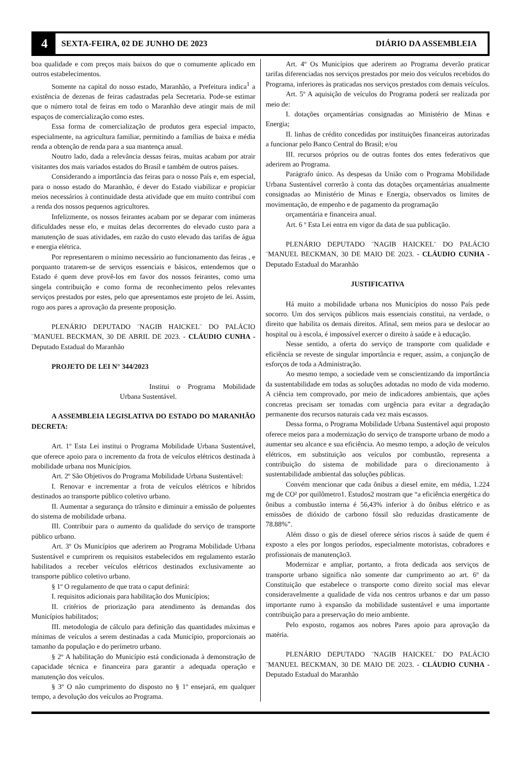4
SEXTA-FEIRA, 02 DE JUNHO DE 2023
DIÁRIO DA ASSEMBLEIA
boa qualidade e com preços mais baixos do que o comumente aplicado em outros estabelecimentos.
Somente na capital do nosso estado, Maranhão, a Prefeitura indica<sup>1</sup> a existência de dezenas de feiras cadastradas pela Secretaria. Pode-se estimar que o número total de feiras em todo o Maranhão deve atingir mais de mil espaços de comercialização como estes.
Essa forma de comercialização de produtos gera especial impacto, especialmente, na agricultura familiar, permitindo a famílias de baixa e média renda a obtenção de renda para a sua mantença anual.
Noutro lado, dada a relevância dessas feiras, muitas acabam por atrair visitantes dos mais variados estados do Brasil e também de outros paises.
Considerando a importância das feiras para o nosso País e, em especial, para o nosso estado do Maranhão, é dever do Estado viabilizar e propiciar meios necessários à continuidade desta atividade que em muito contribuí com a renda dos nossos pequenos agricultores.
Infelizmente, os nossos feirantes acabam por se deparar com inúmeras dificuldades nesse elo, e muitas delas decorrentes do elevado custo para a manutenção de suas atividades, em razão do custo elevado das tarifas de água e energia elétrica.
Por representarem o mínimo necessário ao funcionamento das feiras , e porquanto tratarem-se de serviços essenciais e básicos, entendemos que o Estado é quem deve provê-los em favor dos nossos feirantes, como uma singela contribuição e como forma de reconhecimento pelos relevantes serviços prestados por estes, pelo que apresentamos este projeto de lei. Assim, rogo aos pares a aprovação da presente proposição.
PLENÁRIO DEPUTADO ¨NAGIB HAICKEL¨ DO PALÁCIO ¨MANUEL BECKMAN, 30 DE ABRIL DE 2023. - CLÁUDIO CUNHA - Deputado Estadual do Maranhão
PROJETO DE LEI N° 344/2023
Institui o Programa Mobilidade Urbana Sustentável.
A ASSEMBLEIA LEGISLATIVA DO ESTADO DO MARANHÃO DECRETA:
Art. 1º Esta Lei institui o Programa Mobilidade Urbana Sustentável, que oferece apoio para o incremento da frota de veículos elétricos destinada à mobilidade urbana nos Municípios.
Art. 2º São Objetivos do Programa Mobilidade Urbana Sustentável:
I. Renovar e incrementar a frota de veículos elétricos e híbridos destinados ao transporte público coletivo urbano.
II. Aumentar a segurança do trânsito e diminuir a emissão de poluentes do sistema de mobilidade urbana.
III. Contribuir para o aumento da qualidade do serviço de transporte público urbano.
Art. 3º Os Municípios que aderirem ao Programa Mobilidade Urbana Sustentável e cumprirem os requisitos estabelecidos em regulamento estarão habilitados a receber veículos elétricos destinados exclusivamente ao transporte público coletivo urbano.
§ 1º O regulamento de que trata o caput definirá:
I. requisitos adicionais para habilitação dos Municípios;
II. critérios de priorização para atendimento às demandas dos Municípios habilitados;
III. metodologia de cálculo para definição das quantidades máximas e mínimas de veículos a serem destinadas a cada Município, proporcionais ao tamanho da população e do perímetro urbano.
§ 2º A habilitação do Município está condicionada à demonstração de capacidade técnica e financeira para garantir a adequada operação e manutenção dos veículos.
§ 3º O não cumprimento do disposto no § 1º ensejará, em qualquer tempo, a devolução dos veículos ao Programa.
Art. 4º Os Municípios que aderirem ao Programa deverão praticar tarifas diferenciadas nos serviços prestados por meio dos veículos recebidos do Programa, inferiores às praticadas nos serviços prestados com demais veículos.
Art. 5º A aquisição de veículos do Programa poderá ser realizada por meio de:
I. dotações orçamentárias consignadas ao Ministério de Minas e Energia;
II. linhas de crédito concedidas por instituições financeiras autorizadas a funcionar pelo Banco Central do Brasil; e/ou
III. recursos próprios ou de outras fontes dos entes federativos que aderirem ao Programa.
Parágrafo único. As despesas da União com o Programa Mobilidade Urbana Sustentável correrão à conta das dotações orçamentárias anualmente consignadas ao Ministério de Minas e Energia, observados os limites de movimentação, de empenho e de pagamento da programação
orçamentária e financeira anual.
Art. 6 º Esta Lei entra em vigor da data de sua publicação.
PLENÁRIO DEPUTADO ¨NAGIB HAICKEL¨ DO PALÁCIO ¨MANUEL BECKMAN, 30 DE MAIO DE 2023. - CLÁUDIO CUNHA - Deputado Estadual do Maranhão
JUSTIFICATIVA
Há muito a mobilidade urbana nos Municípios do nosso País pede socorro. Um dos serviços públicos mais essenciais constitui, na verdade, o direito que habilita os demais direitos. Afinal, sem meios para se deslocar ao hospital ou à escola, é impossível exercer o direito à saúde e à educação.
Nesse sentido, a oferta do serviço de transporte com qualidade e eficiência se reveste de singular importância e requer, assim, a conjunção de esforços de toda a Administração.
Ao mesmo tempo, a sociedade vem se conscientizando da importância da sustentabilidade em todas as soluções adotadas no modo de vida moderno. A ciência tem comprovado, por meio de indicadores ambientais, que ações concretas precisam ser tomadas com urgência para evitar a degradação permanente dos recursos naturais cada vez mais escassos.
Dessa forma, o Programa Mobilidade Urbana Sustentável aqui proposto oferece meios para a modernização do serviço de transporte urbano de modo a aumentar seu alcance e sua eficiência. Ao mesmo tempo, a adoção de veículos elétricos, em substituição aos veículos por combustão, representa a contribuição do sistema de mobilidade para o direcionamento à sustentabilidade ambiental das soluções públicas.
Convém mencionar que cada ônibus a diesel emite, em média, 1.224 mg de CO² por quilômetro1. Estudos2 mostram que “a eficiência energética do ônibus a combustão interna é 56,43% inferior à do ônibus elétrico e as emissões de dióxido de carbono fóssil são reduzidas drasticamente de 78.88%”.
Além disso o gás de diesel oferece sérios riscos à saúde de quem é exposto a eles por longos períodos, especialmente motoristas, cobradores e profissionais de manutenção3.
Modernizar e ampliar, portanto, a frota dedicada aos serviços de transporte urbano significa não somente dar cumprimento ao art. 6º da Constituição que estabelece o transporte como direito social mas elevar consideravelmente a qualidade de vida nos centros urbanos e dar um passo importante rumo à expansão da mobilidade sustentável e uma importante contribuição para a preservação do meio ambiente.
Pelo exposto, rogamos aos nobres Pares apoio para aprovação da matéria.
PLENÁRIO DEPUTADO ¨NAGIB HAICKEL¨ DO PALÁCIO ¨MANUEL BECKMAN, 30 DE MAIO DE 2023. - CLÁUDIO CUNHA - Deputado Estadual do Maranhão